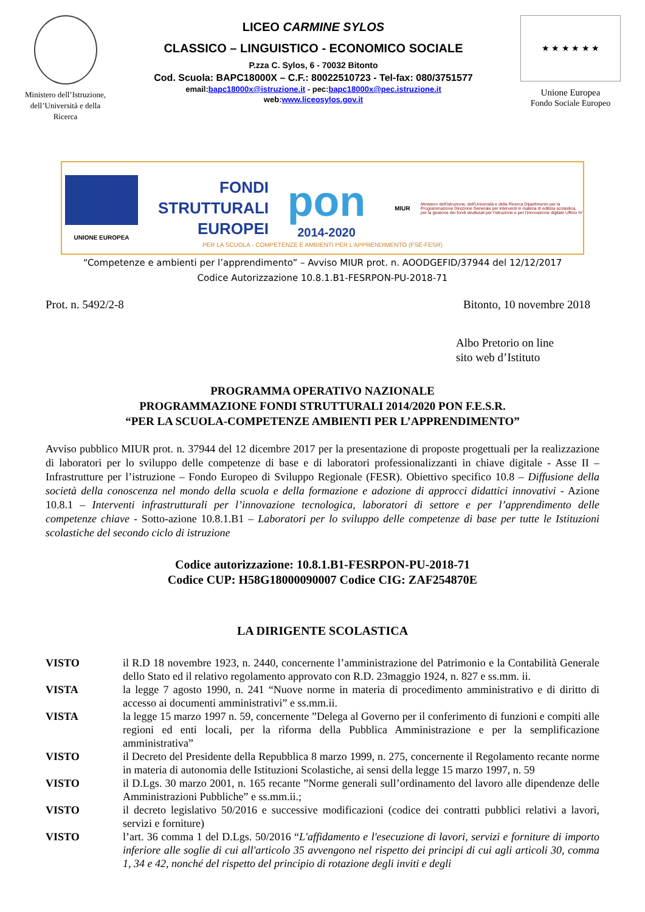Ministero dell’Istruzione, dell’Università e della Ricerca
LICEO CARMINE SYLOS
CLASSICO – LINGUISTICO - ECONOMICO SOCIALE
P.zza C. Sylos, 6 - 70032 Bitonto
Cod. Scuola: BAPC18000X – C.F.: 80022510723 - Tel-fax: 080/3751577
email:bapc18000x@istruzione.it - pec:bapc18000x@pec.istruzione.it
web:www.liceosylos.gov.it
★ ★ ★ ★ ★ ★
Unione Europea
Fondo Sociale Europeo
UNIONE EUROPEA
FONDI
STRUTTURALI
EUROPEI
pon
2014-2020
MIUR
Ministero dell'Istruzione, dell'Università e della Ricerca Dipartimento per la Programmazione Direzione Generale per interventi in materia di edilizia scolastica, per la gestione dei fondi strutturali per l'istruzione e per l'innovazione digitale Ufficio IV
PER LA SCUOLA - COMPETENZE E AMBIENTI PER L'APPRENDIMENTO (FSE-FESR)
“Competenze e ambienti per l’apprendimento” – Avviso MIUR prot. n. AOODGEFID/37944 del 12/12/2017
Codice Autorizzazione 10.8.1.B1-FESRPON-PU-2018-71
Prot. n. 5492/2-8 Bitonto, 10 novembre 2018
Albo Pretorio on line
sito web d’Istituto
PROGRAMMA OPERATIVO NAZIONALE
PROGRAMMAZIONE FONDI STRUTTURALI 2014/2020 PON F.E.S.R.
“PER LA SCUOLA-COMPETENZE AMBIENTI PER L’APPRENDIMENTO”
Avviso pubblico MIUR prot. n. 37944 del 12 dicembre 2017 per la presentazione di proposte progettuali per la realizzazione di laboratori per lo sviluppo delle competenze di base e di laboratori professionalizzanti in chiave digitale - Asse II – Infrastrutture per l’istruzione – Fondo Europeo di Sviluppo Regionale (FESR). Obiettivo specifico 10.8 – Diffusione della società della conoscenza nel mondo della scuola e della formazione e adozione di approcci didattici innovativi - Azione 10.8.1 – Interventi infrastrutturali per l’innovazione tecnologica, laboratori di settore e per l’apprendimento delle competenze chiave - Sotto-azione 10.8.1.B1 – Laboratori per lo sviluppo delle competenze di base per tutte le Istituzioni scolastiche del secondo ciclo di istruzione
Codice autorizzazione: 10.8.1.B1-FESRPON-PU-2018-71
Codice CUP: H58G18000090007 Codice CIG: ZAF254870E
LA DIRIGENTE SCOLASTICA
VISTO il R.D 18 novembre 1923, n. 2440, concernente l’amministrazione del Patrimonio e la Contabilità Generale dello Stato ed il relativo regolamento approvato con R.D. 23maggio 1924, n. 827 e ss.mm. ii.
VISTA la legge 7 agosto 1990, n. 241 “Nuove norme in materia di procedimento amministrativo e di diritto di accesso ai documenti amministrativi” e ss.mm.ii.
VISTA la legge 15 marzo 1997 n. 59, concernente ”Delega al Governo per il conferimento di funzioni e compiti alle regioni ed enti locali, per la riforma della Pubblica Amministrazione e per la semplificazione amministrativa”
VISTO il Decreto del Presidente della Repubblica 8 marzo 1999, n. 275, concernente il Regolamento recante norme in materia di autonomia delle Istituzioni Scolastiche, ai sensi della legge 15 marzo 1997, n. 59
VISTO il D.Lgs. 30 marzo 2001, n. 165 recante ”Norme generali sull’ordinamento del lavoro alle dipendenze delle Amministrazioni Pubbliche” e ss.mm.ii.;
VISTO il decreto legislativo 50/2016 e successive modificazioni (codice dei contratti pubblici relativi a lavori, servizi e forniture)
VISTO l’art. 36 comma 1 del D.Lgs. 50/2016 “L'affidamento e l'esecuzione di lavori, servizi e forniture di importo inferiore alle soglie di cui all'articolo 35 avvengono nel rispetto dei principi di cui agli articoli 30, comma 1, 34 e 42, nonché del rispetto del principio di rotazione degli inviti e degli